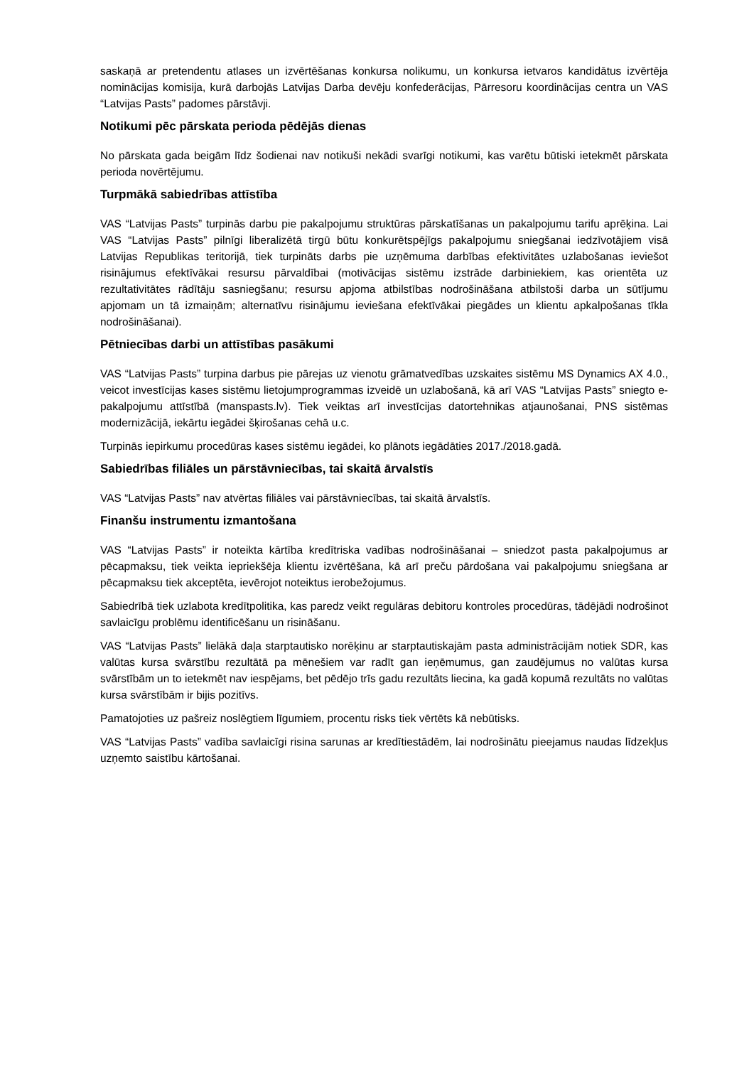saskaņā ar pretendentu atlases un izvērtēšanas konkursa nolikumu, un konkursa ietvaros kandidātus izvērtēja nominācijas komisija, kurā darbojās Latvijas Darba devēju konfederācijas, Pārresoru koordinācijas centra un VAS “Latvijas Pasts” padomes pārstāvji.
Notikumi pēc pārskata perioda pēdējās dienas
No pārskata gada beigām līdz šodienai nav notikuši nekādi svarīgi notikumi, kas varētu būtiski ietekmēt pārskata perioda novērtējumu.
Turpmākā sabiedrības attīstība
VAS “Latvijas Pasts” turpinās darbu pie pakalpojumu struktūras pārskatīšanas un pakalpojumu tarifu aprēķina. Lai VAS “Latvijas Pasts” pilnīgi liberalizētā tirgū būtu konkurētspējīgs pakalpojumu sniegšanai iedzīvotājiem visā Latvijas Republikas teritorijā, tiek turpināts darbs pie uzņēmuma darbības efektivitātes uzlabošanas ieviešot risinājumus efektīvākai resursu pārvaldībai (motivācijas sistēmu izstrāde darbiniekiem, kas orientēta uz rezultativitātes rādītāju sasniegšanu; resursu apjoma atbilstības nodrošināšana atbilstoši darba un sūtījumu apjomam un tā izmaiņām; alternatīvu risinājumu ieviešana efektīvākai piegādes un klientu apkalpošanas tīkla nodrošināšanai).
Pētniecības darbi un attīstības pasākumi
VAS “Latvijas Pasts” turpina darbus pie pārejas uz vienotu grāmatvedības uzskaites sistēmu MS Dynamics AX 4.0., veicot investīcijas kases sistēmu lietojumprogrammas izveidē un uzlabošanā, kā arī VAS “Latvijas Pasts” sniegto e-pakalpojumu attīstībā (manspasts.lv). Tiek veiktas arī investīcijas datortehnikas atjaunošanai, PNS sistēmas modernizācijā, iekārtu iegādei šķirošanas cehā u.c.
Turpinās iepirkumu procedūras kases sistēmu iegādei, ko plānots iegādāties 2017./2018.gadā.
Sabiedrības filiāles un pārstāvniecības, tai skaitā ārvalstīs
VAS “Latvijas Pasts” nav atvērtas filiāles vai pārstāvniecības, tai skaitā ārvalstīs.
Finanšu instrumentu izmantošana
VAS “Latvijas Pasts” ir noteikta kārtība kredītriska vadības nodrošināšanai – sniedzot pasta pakalpojumus ar pēcapmaksu, tiek veikta iepriekšēja klientu izvērtēšana, kā arī preču pārdošana vai pakalpojumu sniegšana ar pēcapmaksu tiek akceptēta, ievērojot noteiktus ierobežojumus.
Sabiedrībā tiek uzlabota kredītpolitika, kas paredz veikt regulāras debitoru kontroles procedūras, tādējādi nodrošinot savlaicīgu problēmu identificēšanu un risināšanu.
VAS “Latvijas Pasts” lielākā daļa starptautisko norēķinu ar starptautiskajām pasta administrācijām notiek SDR, kas valūtas kursa svārstību rezultātā pa mēnešiem var radīt gan ieņēmumus, gan zaudējumus no valūtas kursa svārstībām un to ietekmēt nav iespējams, bet pēdējo trīs gadu rezultāts liecina, ka gadā kopumā rezultāts no valūtas kursa svārstībām ir bijis pozitīvs.
Pamatojoties uz pašreiz noslēgtiem līgumiem, procentu risks tiek vērtēts kā nebūtisks.
VAS “Latvijas Pasts” vadība savlaicīgi risina sarunas ar kredītiestādēm, lai nodrošinātu pieejamus naudas līdzekļus uzņemto saistību kārtošanai.